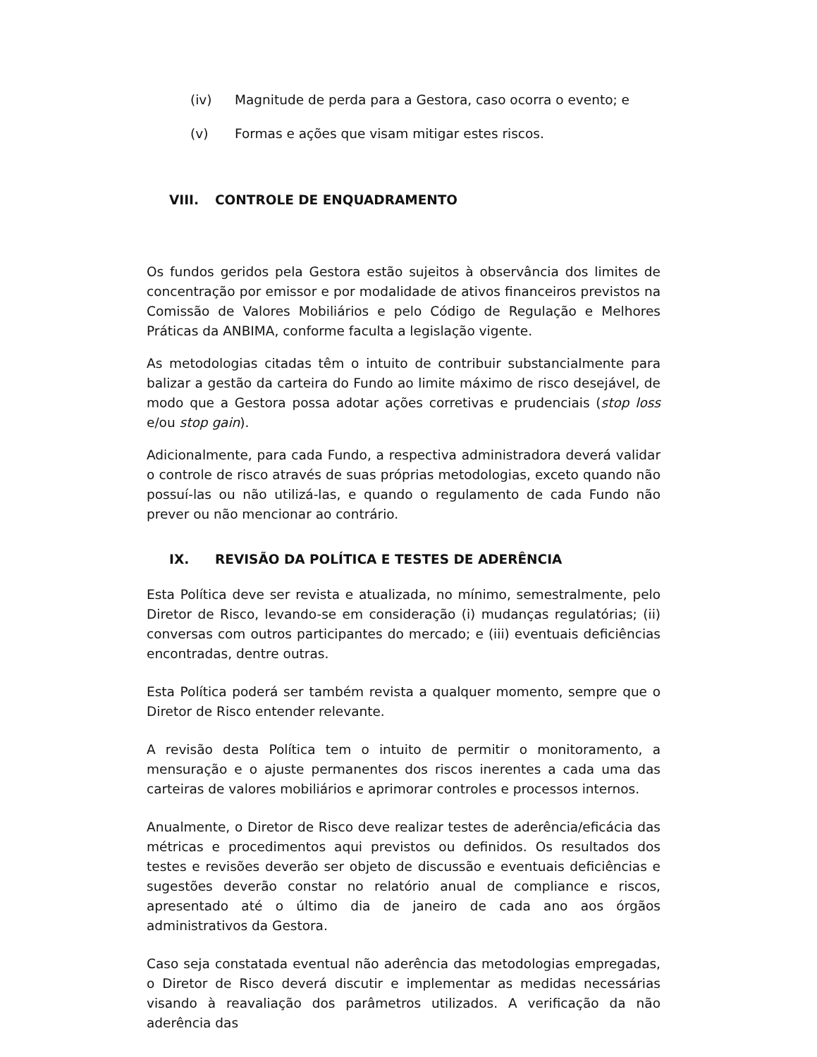(iv) Magnitude de perda para a Gestora, caso ocorra o evento; e
(v) Formas e ações que visam mitigar estes riscos.
VIII. CONTROLE DE ENQUADRAMENTO
Os fundos geridos pela Gestora estão sujeitos à observância dos limites de concentração por emissor e por modalidade de ativos financeiros previstos na Comissão de Valores Mobiliários e pelo Código de Regulação e Melhores Práticas da ANBIMA, conforme faculta a legislação vigente.
As metodologias citadas têm o intuito de contribuir substancialmente para balizar a gestão da carteira do Fundo ao limite máximo de risco desejável, de modo que a Gestora possa adotar ações corretivas e prudenciais (stop loss e/ou stop gain).
Adicionalmente, para cada Fundo, a respectiva administradora deverá validar o controle de risco através de suas próprias metodologias, exceto quando não possuí-las ou não utilizá-las, e quando o regulamento de cada Fundo não prever ou não mencionar ao contrário.
IX. REVISÃO DA POLÍTICA E TESTES DE ADERÊNCIA
Esta Política deve ser revista e atualizada, no mínimo, semestralmente, pelo Diretor de Risco, levando-se em consideração (i) mudanças regulatórias; (ii) conversas com outros participantes do mercado; e (iii) eventuais deficiências encontradas, dentre outras.
Esta Política poderá ser também revista a qualquer momento, sempre que o Diretor de Risco entender relevante.
A revisão desta Política tem o intuito de permitir o monitoramento, a mensuração e o ajuste permanentes dos riscos inerentes a cada uma das carteiras de valores mobiliários e aprimorar controles e processos internos.
Anualmente, o Diretor de Risco deve realizar testes de aderência/eficácia das métricas e procedimentos aqui previstos ou definidos. Os resultados dos testes e revisões deverão ser objeto de discussão e eventuais deficiências e sugestões deverão constar no relatório anual de compliance e riscos, apresentado até o último dia de janeiro de cada ano aos órgãos administrativos da Gestora.
Caso seja constatada eventual não aderência das metodologias empregadas, o Diretor de Risco deverá discutir e implementar as medidas necessárias visando à reavaliação dos parâmetros utilizados. A verificação da não aderência das